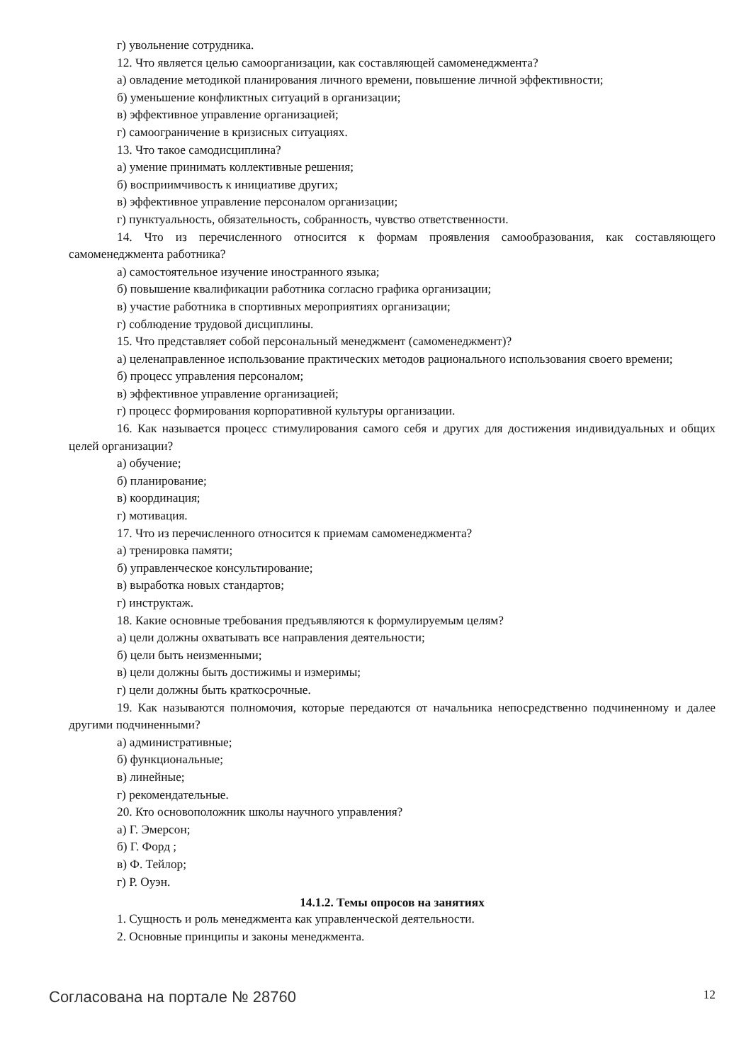г) увольнение сотрудника.
12. Что является целью самоорганизации, как составляющей самоменеджмента?
а) овладение методикой планирования личного времени, повышение личной эффективности;
б) уменьшение конфликтных ситуаций в организации;
в) эффективное управление организацией;
г) самоограничение в кризисных ситуациях.
13. Что такое самодисциплина?
а) умение принимать коллективные решения;
б) восприимчивость к инициативе других;
в) эффективное управление персоналом организации;
г) пунктуальность, обязательность, собранность, чувство ответственности.
14. Что из перечисленного относится к формам проявления самообразования, как составляющего самоменеджмента работника?
а) самостоятельное изучение иностранного языка;
б) повышение квалификации работника согласно графика организации;
в) участие работника в спортивных мероприятиях организации;
г) соблюдение трудовой дисциплины.
15. Что представляет собой персональный менеджмент (самоменеджмент)?
а) целенаправленное использование практических методов рационального использования своего времени;
б) процесс управления персоналом;
в) эффективное управление организацией;
г) процесс формирования корпоративной культуры организации.
16. Как называется процесс стимулирования самого себя и других для достижения индивидуальных и общих целей организации?
а) обучение;
б) планирование;
в) координация;
г) мотивация.
17. Что из перечисленного относится к приемам самоменеджмента?
а) тренировка памяти;
б) управленческое консультирование;
в) выработка новых стандартов;
г) инструктаж.
18. Какие основные требования предъявляются к формулируемым целям?
а) цели должны охватывать все направления деятельности;
б) цели быть неизменными;
в) цели должны быть достижимы и измеримы;
г) цели должны быть краткосрочные.
19. Как называются полномочия, которые передаются от начальника непосредственно подчиненному и далее другими подчиненными?
а) административные;
б) функциональные;
в) линейные;
г) рекомендательные.
20. Кто основоположник школы научного управления?
а) Г. Эмерсон;
б) Г. Форд ;
в) Ф. Тейлор;
г) Р. Оуэн.
14.1.2. Темы опросов на занятиях
1. Сущность и роль менеджмента как управленческой деятельности.
2. Основные принципы и законы менеджмента.
Согласована на портале № 28760 12